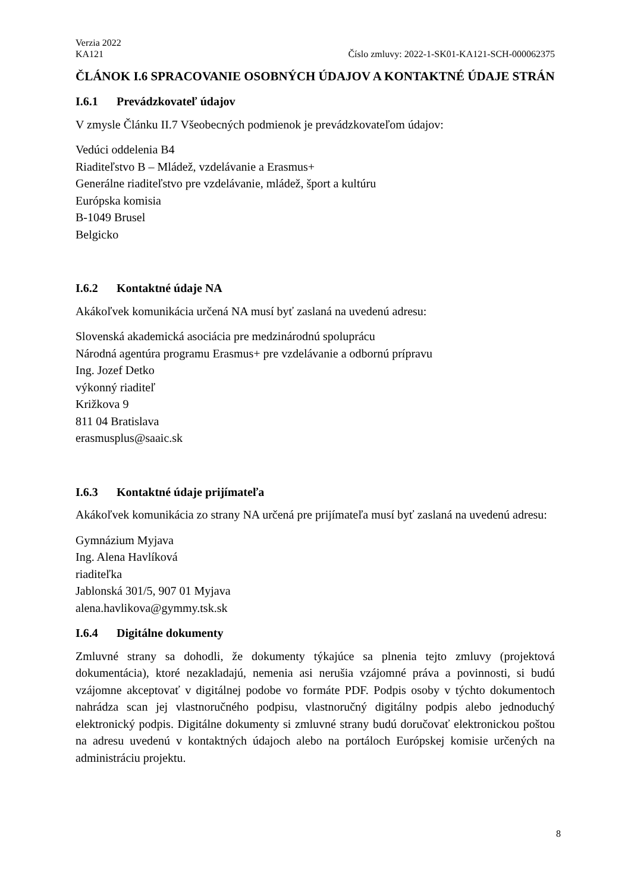Verzia 2022
KA121 Číslo zmluvy: 2022-1-SK01-KA121-SCH-000062375
ČLÁNOK I.6 SPRACOVANIE OSOBNÝCH ÚDAJOV A KONTAKTNÉ ÚDAJE STRÁN
I.6.1 Prevádzkovateľ údajov
V zmysle Článku II.7 Všeobecných podmienok je prevádzkovateľom údajov:
Vedúci oddelenia B4
Riaditeľstvo B – Mládež, vzdelávanie a Erasmus+
Generálne riaditeľstvo pre vzdelávanie, mládež, šport a kultúru
Európska komisia
B-1049 Brusel
Belgicko
I.6.2 Kontaktné údaje NA
Akákoľvek komunikácia určená NA musí byť zaslaná na uvedenú adresu:
Slovenská akademická asociácia pre medzinárodnú spoluprácu
Národná agentúra programu Erasmus+ pre vzdelávanie a odbornú prípravu
Ing. Jozef Detko
výkonný riaditeľ
Križkova 9
811 04 Bratislava
erasmusplus@saaic.sk
I.6.3 Kontaktné údaje prijímateľa
Akákoľvek komunikácia zo strany NA určená pre prijímateľa musí byť zaslaná na uvedenú adresu:
Gymnázium Myjava
Ing. Alena Havlíková
riaditeľka
Jablonská 301/5, 907 01 Myjava
alena.havlikova@gymmy.tsk.sk
I.6.4 Digitálne dokumenty
Zmluvné strany sa dohodli, že dokumenty týkajúce sa plnenia tejto zmluvy (projektová dokumentácia), ktoré nezakladajú, nemenia asi nerušia vzájomné práva a povinnosti, si budú vzájomne akceptovať v digitálnej podobe vo formáte PDF. Podpis osoby v týchto dokumentoch nahrádza scan jej vlastnoručného podpisu, vlastnoručný digitálny podpis alebo jednoduchý elektronický podpis. Digitálne dokumenty si zmluvné strany budú doručovať elektronickou poštou na adresu uvedenú v kontaktných údajoch alebo na portáloch Európskej komisie určených na administráciu projektu.
8